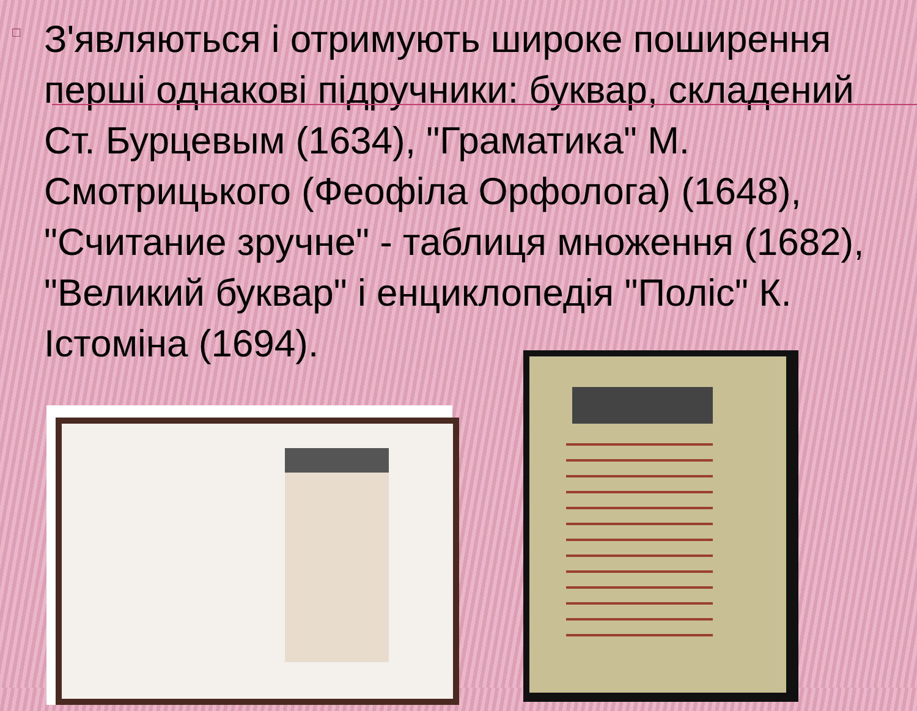□
З'являються і отримують широке поширення перші однакові підручники: буквар, складений Ст. Бурцевым (1634), "Граматика" М. Смотрицького (Феофіла Орфолога) (1648), "Считание зручне" - таблиця множення (1682), "Великий буквар" і енциклопедія "Поліс" К. Істоміна (1694).